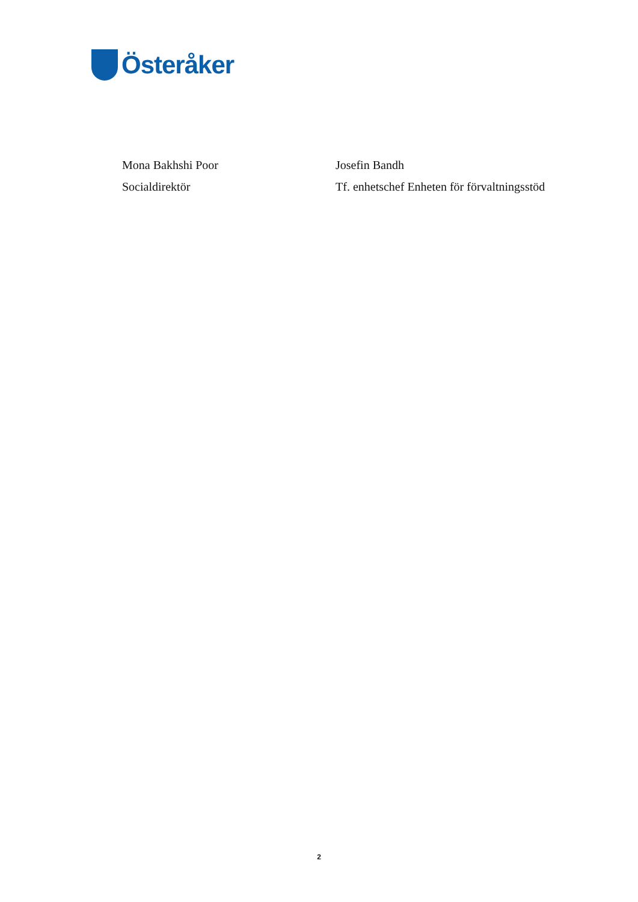Österåker
Mona Bakhshi Poor
Socialdirektör
Josefin Bandh
Tf. enhetschef Enheten för förvaltningsstöd
2